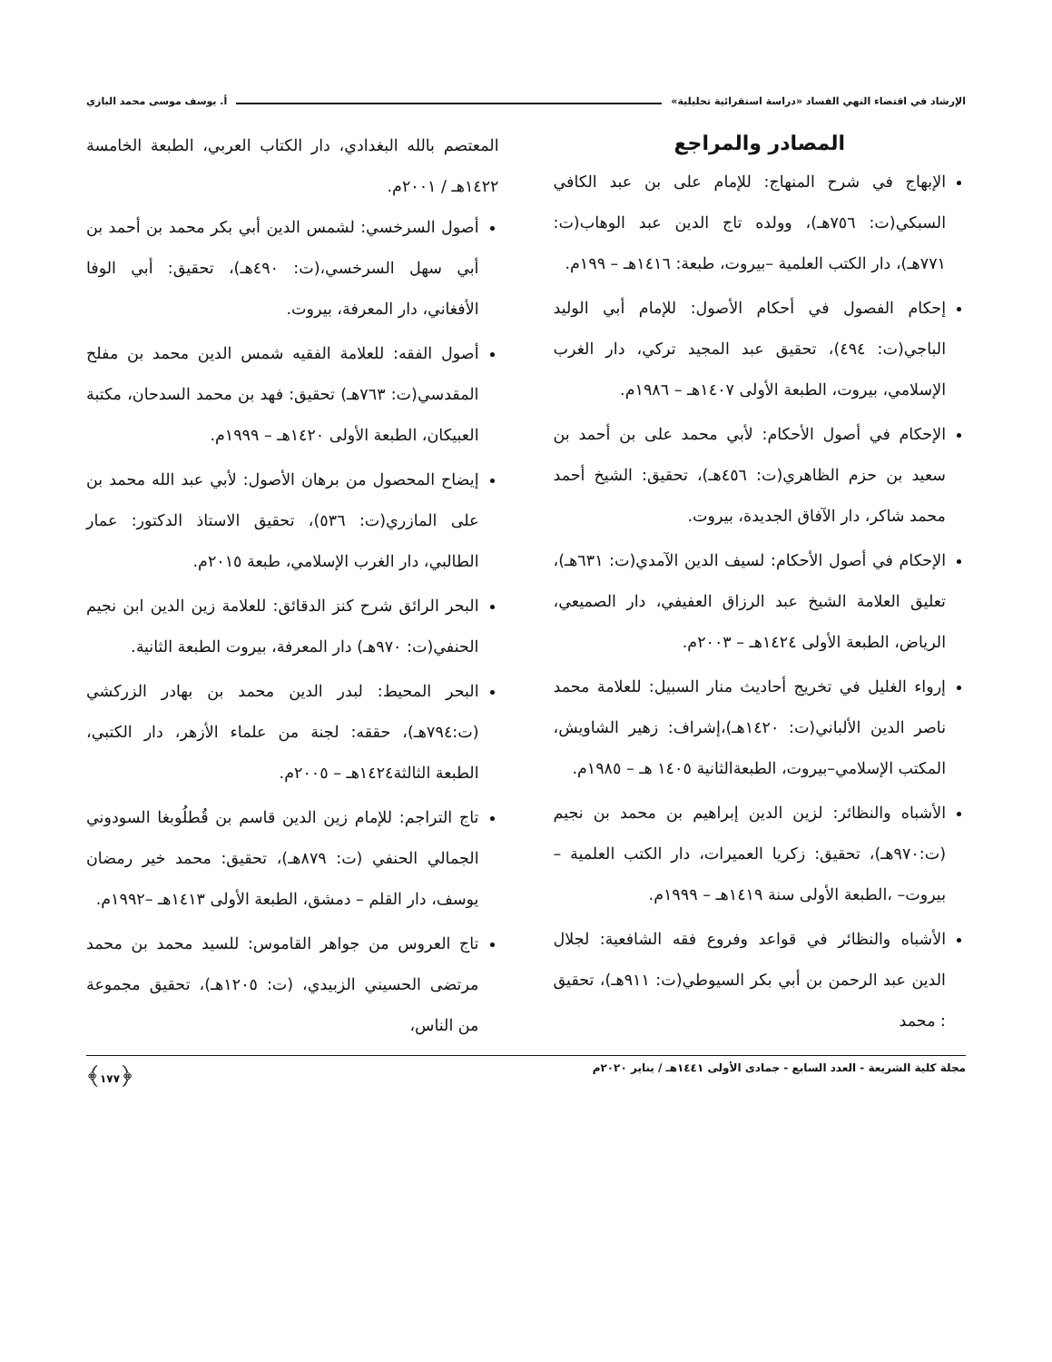الإرشاد في اقتضاء النهي الفساد «دراسة استقرائية تحليلية» أ. يوسف موسى محمد البازي
المصادر والمراجع
الإبهاج في شرح المنهاج: للإمام على بن عبد الكافي السبكي(ت: ٧٥٦هـ)، وولده تاج الدين عبد الوهاب(ت: ٧٧١هـ)، دار الكتب العلمية –بيروت، طبعة: ١٤١٦هـ – ١٩٩م.
إحكام الفصول في أحكام الأصول: للإمام أبي الوليد الباجي(ت: ٤٩٤)، تحقيق عبد المجيد تركي، دار الغرب الإسلامي، بيروت، الطبعة الأولى ١٤٠٧هـ – ١٩٨٦م.
الإحكام في أصول الأحكام: لأبي محمد على بن أحمد بن سعيد بن حزم الظاهري(ت: ٤٥٦هـ)، تحقيق: الشيخ أحمد محمد شاكر، دار الآفاق الجديدة، بيروت.
الإحكام في أصول الأحكام: لسيف الدين الآمدي(ت: ٦٣١هـ)، تعليق العلامة الشيخ عبد الرزاق العفيفي، دار الصميعي، الرياض، الطبعة الأولى ١٤٢٤هـ – ٢٠٠٣م.
إرواء الغليل في تخريج أحاديث منار السبيل: للعلامة محمد ناصر الدين الألباني(ت: ١٤٢٠هـ)،إشراف: زهير الشاويش، المكتب الإسلامي–بيروت، الطبعةالثانية ١٤٠٥ هـ – ١٩٨٥م.
الأشباه والنظائر: لزين الدين إبراهيم بن محمد بن نجيم (ت:٩٧٠هـ)، تحقيق: زكريا العميرات، دار الكتب العلمية – بيروت– ،الطبعة الأولى سنة ١٤١٩هـ – ١٩٩٩م.
الأشباه والنظائر في قواعد وفروع فقه الشافعية: لجلال الدين عبد الرحمن بن أبي بكر السيوطي(ت: ٩١١هـ)، تحقيق : محمد
المعتصم بالله البغدادي، دار الكتاب العربي، الطبعة الخامسة ١٤٢٢هـ / ٢٠٠١م.
أصول السرخسي: لشمس الدين أبي بكر محمد بن أحمد بن أبي سهل السرخسي،(ت: ٤٩٠هـ)، تحقيق: أبي الوفا الأفغاني، دار المعرفة، بيروت.
أصول الفقه: للعلامة الفقيه شمس الدين محمد بن مفلح المقدسي(ت: ٧٦٣هـ) تحقيق: فهد بن محمد السدحان، مكتبة العبيكان، الطبعة الأولى ١٤٢٠هـ – ١٩٩٩م.
إيضاح المحصول من برهان الأصول: لأبي عبد الله محمد بن على المازري(ت: ٥٣٦)، تحقيق الاستاذ الدكتور: عمار الطالبي، دار الغرب الإسلامي، طبعة ٢٠١٥م.
البحر الرائق شرح كنز الدقائق: للعلامة زين الدين ابن نجيم الحنفي(ت: ٩٧٠هـ) دار المعرفة، بيروت الطبعة الثانية.
البحر المحيط: لبدر الدين محمد بن بهادر الزركشي (ت:٧٩٤هـ)، حققه: لجنة من علماء الأزهر، دار الكتبي، الطبعة الثالثة١٤٢٤هـ – ٢٠٠٥م.
تاج التراجم: للإمام زين الدين قاسم بن قُطلُوبغا السودوني الجمالي الحنفي (ت: ٨٧٩هـ)، تحقيق: محمد خير رمضان يوسف، دار القلم – دمشق، الطبعة الأولى ١٤١٣هـ –١٩٩٢م.
تاج العروس من جواهر القاموس: للسيد محمد بن محمد مرتضى الحسيني الزبيدي، (ت: ١٢٠٥هـ)، تحقيق مجموعة من الناس،
مجلة كلية الشريعة - العدد السابع - جمادى الأولى ١٤٤١هـ / يناير ٢٠٢٠م ﴿١٧٧﴾